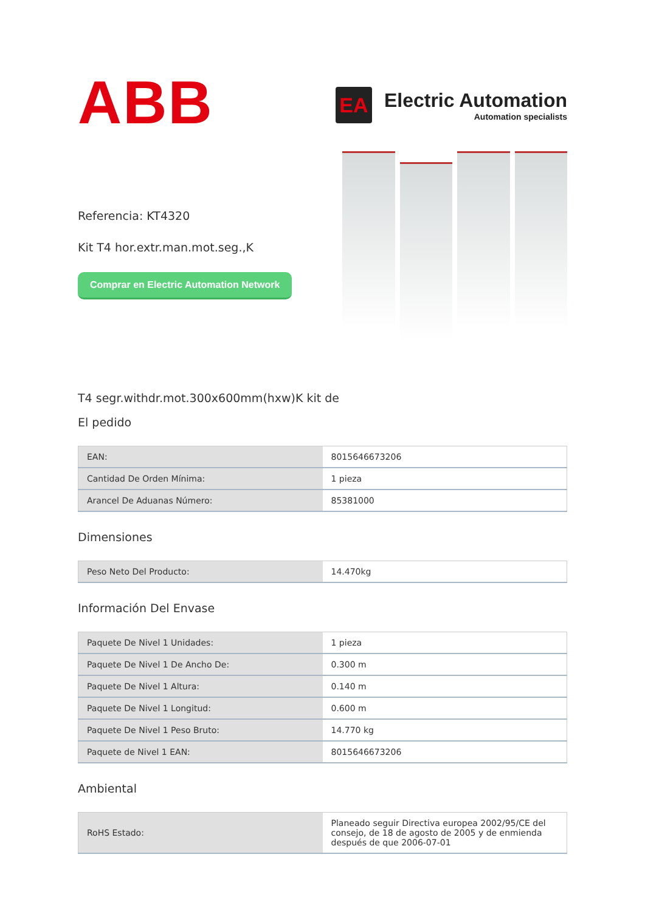ABB
EA
Electric Automation
Automation specialists
Referencia: KT4320
Kit T4 hor.extr.man.mot.seg.,K
Comprar en Electric Automation Network
T4 segr.withdr.mot.300x600mm(hxw)K kit de
El pedido
| EAN: | 8015646673206 |
| Cantidad De Orden Mínima: | 1 pieza |
| Arancel De Aduanas Número: | 85381000 |
Dimensiones
| Peso Neto Del Producto: | 14.470kg |
Información Del Envase
| Paquete De Nivel 1 Unidades: | 1 pieza |
| Paquete De Nivel 1 De Ancho De: | 0.300 m |
| Paquete De Nivel 1 Altura: | 0.140 m |
| Paquete De Nivel 1 Longitud: | 0.600 m |
| Paquete De Nivel 1 Peso Bruto: | 14.770 kg |
| Paquete de Nivel 1 EAN: | 8015646673206 |
Ambiental
| RoHS Estado: | Planeado seguir Directiva europea 2002/95/CE del consejo, de 18 de agosto de 2005 y de enmienda después de que 2006-07-01 |